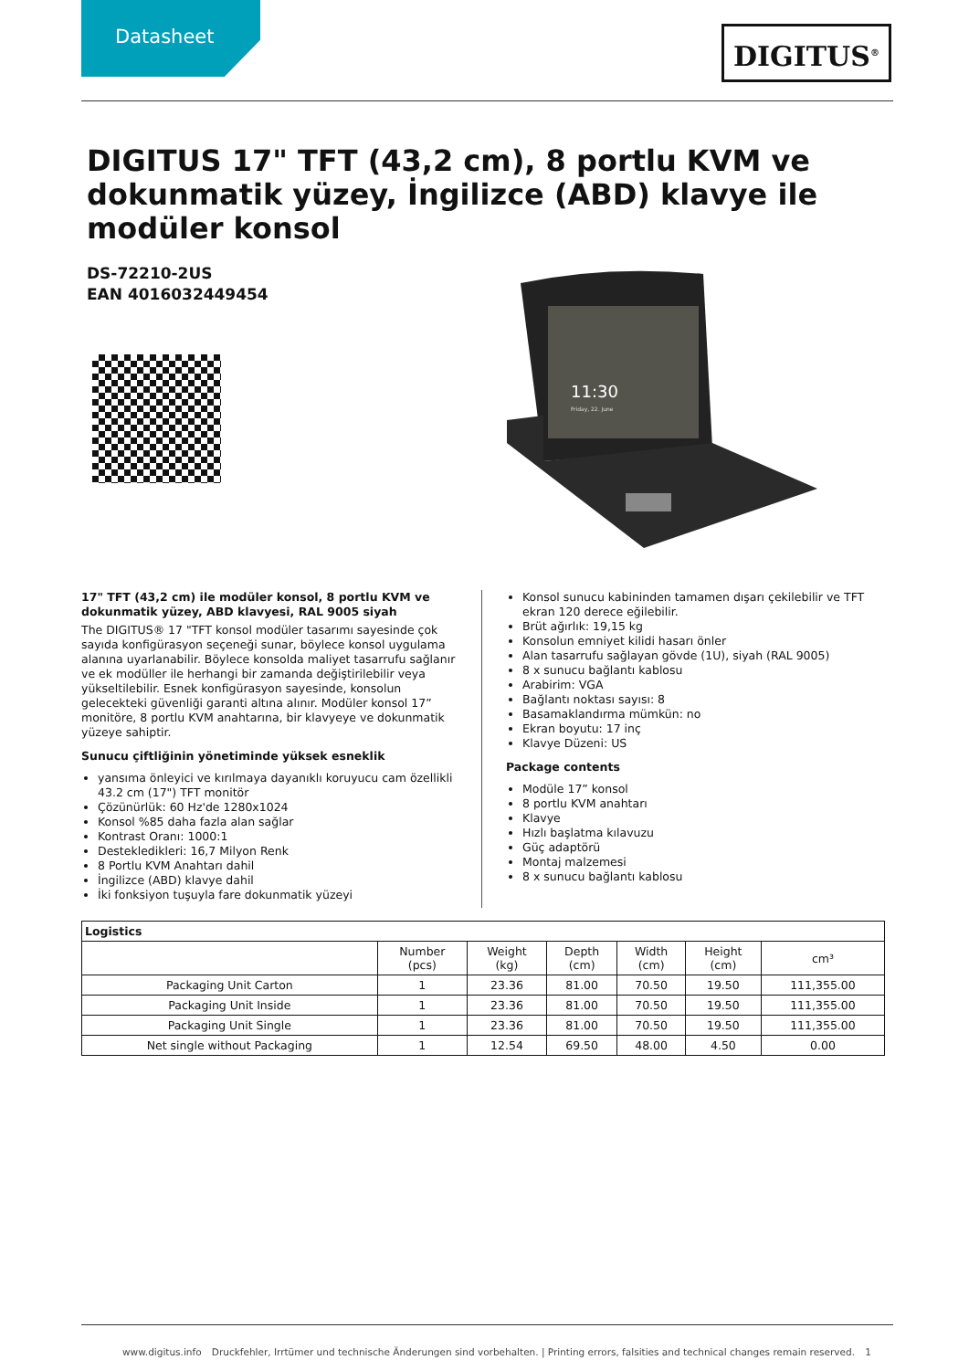Datasheet
DIGITUS<sup>®</sup>
DIGITUS 17" TFT (43,2 cm), 8 portlu KVM ve dokunmatik yüzey, İngilizce (ABD) klavye ile modüler konsol
DS-72210-2US
EAN 4016032449454
11:30
Friday, 22. June
17" TFT (43,2 cm) ile modüler konsol, 8 portlu KVM ve dokunmatik yüzey, ABD klavyesi, RAL 9005 siyah
The DIGITUS® 17 "TFT konsol modüler tasarımı sayesinde çok sayıda konfigürasyon seçeneği sunar, böylece konsol uygulama alanına uyarlanabilir. Böylece konsolda maliyet tasarrufu sağlanır ve ek modüller ile herhangi bir zamanda değiştirilebilir veya yükseltilebilir. Esnek konfigürasyon sayesinde, konsolun gelecekteki güvenliği garanti altına alınır. Modüler konsol 17” monitöre, 8 portlu KVM anahtarına, bir klavyeye ve dokunmatik yüzeye sahiptir.
Sunucu çiftliğinin yönetiminde yüksek esneklik
yansıma önleyici ve kırılmaya dayanıklı koruyucu cam özellikli 43.2 cm (17") TFT monitör
Çözünürlük: 60 Hz'de 1280x1024
Konsol %85 daha fazla alan sağlar
Kontrast Oranı: 1000:1
Destekledikleri: 16,7 Milyon Renk
8 Portlu KVM Anahtarı dahil
İngilizce (ABD) klavye dahil
İki fonksiyon tuşuyla fare dokunmatik yüzeyi
Konsol sunucu kabininden tamamen dışarı çekilebilir ve TFT ekran 120 derece eğilebilir.
Brüt ağırlık: 19,15 kg
Konsolun emniyet kilidi hasarı önler
Alan tasarrufu sağlayan gövde (1U), siyah (RAL 9005)
8 x sunucu bağlantı kablosu
Arabirim: VGA
Bağlantı noktası sayısı: 8
Basamaklandırma mümkün: no
Ekran boyutu: 17 inç
Klavye Düzeni: US
Package contents
Modüle 17” konsol
8 portlu KVM anahtarı
Klavye
Hızlı başlatma kılavuzu
Güç adaptörü
Montaj malzemesi
8 x sunucu bağlantı kablosu
| Logistics | | | | | | |
| --- | --- | --- | --- | --- | --- | --- |
| | Number (pcs) | Weight (kg) | Depth (cm) | Width (cm) | Height (cm) | cm³ |
| Packaging Unit Carton | 1 | 23.36 | 81.00 | 70.50 | 19.50 | 111,355.00 |
| Packaging Unit Inside | 1 | 23.36 | 81.00 | 70.50 | 19.50 | 111,355.00 |
| Packaging Unit Single | 1 | 23.36 | 81.00 | 70.50 | 19.50 | 111,355.00 |
| Net single without Packaging | 1 | 12.54 | 69.50 | 48.00 | 4.50 | 0.00 |
www.digitus.info Druckfehler, Irrtümer und technische Änderungen sind vorbehalten. | Printing errors, falsities and technical changes remain reserved. 1